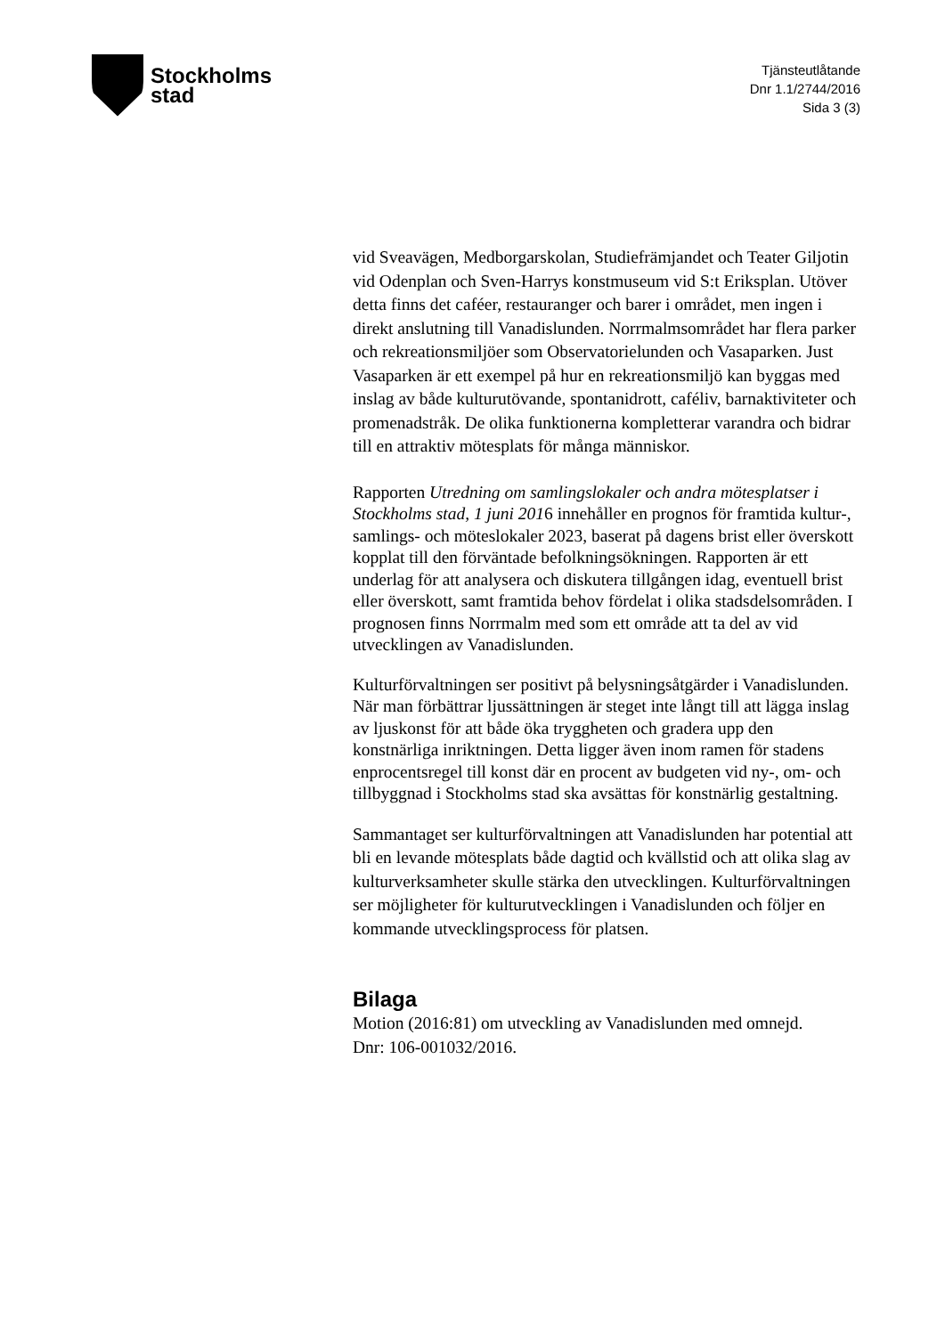Stockholms
stad
Tjänsteutlåtande
Dnr 1.1/2744/2016
Sida 3 (3)
vid Sveavägen, Medborgarskolan, Studiefrämjandet och Teater Giljotin vid Odenplan och Sven-Harrys konstmuseum vid S:t Eriksplan. Utöver detta finns det caféer, restauranger och barer i området, men ingen i direkt anslutning till Vanadislunden. Norrmalmsområdet har flera parker och rekreationsmiljöer som Observatorielunden och Vasaparken. Just Vasaparken är ett exempel på hur en rekreationsmiljö kan byggas med inslag av både kulturutövande, spontanidrott, caféliv, barnaktiviteter och promenadstråk. De olika funktionerna kompletterar varandra och bidrar till en attraktiv mötesplats för många människor.
Rapporten Utredning om samlingslokaler och andra mötesplatser i Stockholms stad, 1 juni 2016 innehåller en prognos för framtida kultur-, samlings- och möteslokaler 2023, baserat på dagens brist eller överskott kopplat till den förväntade befolkningsökningen. Rapporten är ett underlag för att analysera och diskutera tillgången idag, eventuell brist eller överskott, samt framtida behov fördelat i olika stadsdelsområden. I prognosen finns Norrmalm med som ett område att ta del av vid utvecklingen av Vanadislunden.
Kulturförvaltningen ser positivt på belysningsåtgärder i Vanadislunden. När man förbättrar ljussättningen är steget inte långt till att lägga inslag av ljuskonst för att både öka tryggheten och gradera upp den konstnärliga inriktningen. Detta ligger även inom ramen för stadens enprocentsregel till konst där en procent av budgeten vid ny-, om- och tillbyggnad i Stockholms stad ska avsättas för konstnärlig gestaltning.
Sammantaget ser kulturförvaltningen att Vanadislunden har potential att bli en levande mötesplats både dagtid och kvällstid och att olika slag av kulturverksamheter skulle stärka den utvecklingen. Kulturförvaltningen ser möjligheter för kulturutvecklingen i Vanadislunden och följer en kommande utvecklingsprocess för platsen.
Bilaga
Motion (2016:81) om utveckling av Vanadislunden med omnejd.
Dnr: 106-001032/2016.